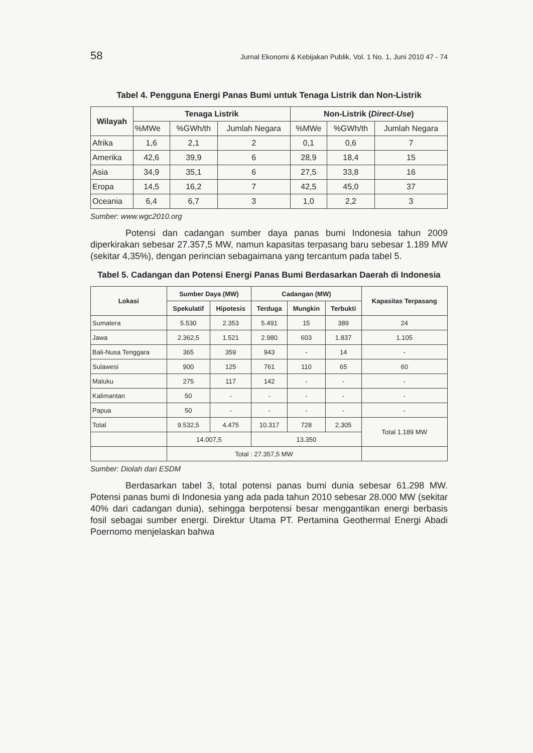58 Jurnal Ekonomi & Kebijakan Publik, Vol. 1 No. 1, Juni 2010 47 - 74
Tabel 4. Pengguna Energi Panas Bumi untuk Tenaga Listrik dan Non-Listrik
| Wilayah | Tenaga Listrik | | | Non-Listrik ( Direct-Use ) | | |
| --- | --- | --- | --- | --- | --- | --- |
| | %MWe | %GWh/th | Jumlah Negara | %MWe | %GWh/th | Jumlah Negara |
| Afrika | 1,6 | 2,1 | 2 | 0,1 | 0,6 | 7 |
| Amerika | 42,6 | 39,9 | 6 | 28,9 | 18,4 | 15 |
| Asia | 34,9 | 35,1 | 6 | 27,5 | 33,8 | 16 |
| Eropa | 14,5 | 16,2 | 7 | 42,5 | 45,0 | 37 |
| Oceania | 6,4 | 6,7 | 3 | 1,0 | 2,2 | 3 |
Sumber: www.wgc2010.org
Potensi dan cadangan sumber daya panas bumi Indonesia tahun 2009 diperkirakan sebesar 27.357,5 MW, namun kapasitas terpasang baru sebesar 1.189 MW (sekitar 4,35%), dengan perincian sebagaimana yang tercantum pada tabel 5.
Tabel 5. Cadangan dan Potensi Energi Panas Bumi Berdasarkan Daerah di Indonesia
| Lokasi | Sumber Daya (MW) | | Cadangan (MW) | | | Kapasitas Terpasang |
| --- | --- | --- | --- | --- | --- | --- |
| | Spekulatif | Hipotesis | Terduga | Mungkin | Terbukti | |
| Sumatera | 5.530 | 2.353 | 5.491 | 15 | 389 | 24 |
| Jawa | 2.362,5 | 1.521 | 2.980 | 603 | 1.837 | 1.105 |
| Bali-Nusa Tenggara | 365 | 359 | 943 | - | 14 | - |
| Sulawesi | 900 | 125 | 761 | 110 | 65 | 60 |
| Maluku | 275 | 117 | 142 | - | - | - |
| Kalimantan | 50 | - | - | - | - | - |
| Papua | 50 | - | - | - | - | - |
| Total | 9.532,5 | 4.475 | 10.317 | 728 | 2.305 | Total 1.189 MW |
| | 14.007,5 | | 13.350 | | | |
| | Total : 27.357,5 MW | | | | | |
Sumber: Diolah dari ESDM
Berdasarkan tabel 3, total potensi panas bumi dunia sebesar 61.298 MW. Potensi panas bumi di Indonesia yang ada pada tahun 2010 sebesar 28.000 MW (sekitar 40% dari cadangan dunia), sehingga berpotensi besar menggantikan energi berbasis fosil sebagai sumber energi. Direktur Utama PT. Pertamina Geothermal Energi Abadi Poernomo menjelaskan bahwa